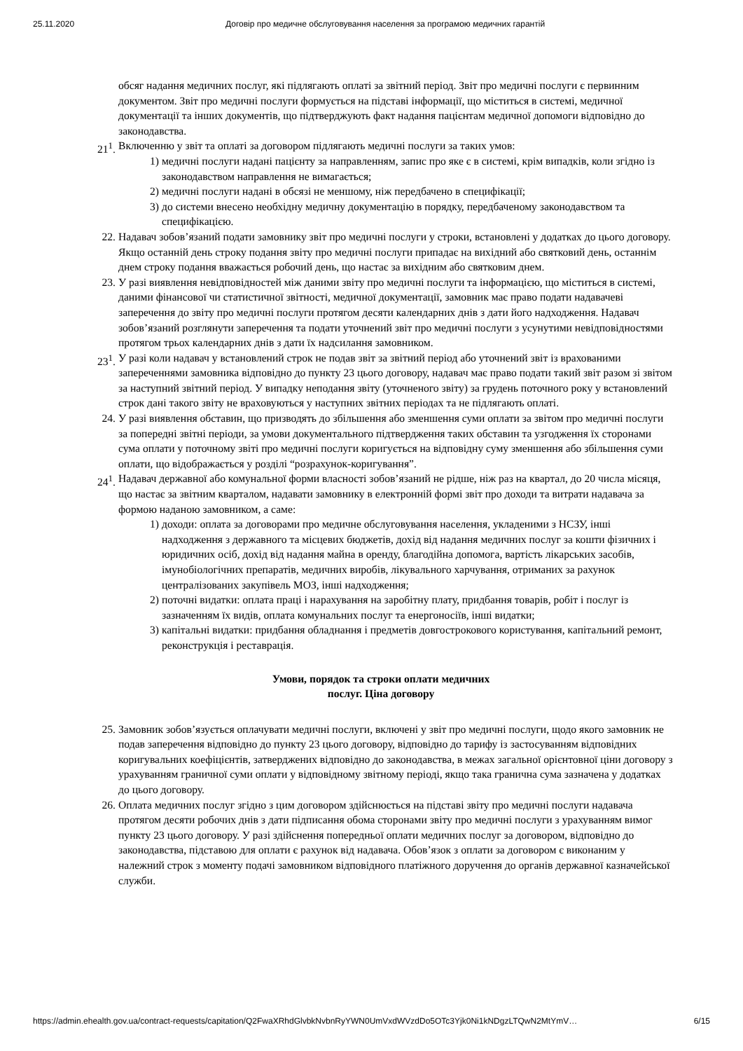25.11.2020 Договір про медичне обслуговування населення за програмою медичних гарантій
обсяг надання медичних послуг, які підлягають оплаті за звітний період. Звіт про медичні послуги є первинним документом. Звіт про медичні послуги формується на підставі інформації, що міститься в системі, медичної документації та інших документів, що підтверджують факт надання пацієнтам медичної допомоги відповідно до законодавства.
21<sup>1</sup>. Включенню у звіт та оплаті за договором підлягають медичні послуги за таких умов:
1) медичні послуги надані пацієнту за направленням, запис про яке є в системі, крім випадків, коли згідно із законодавством направлення не вимагається;
2) медичні послуги надані в обсязі не меншому, ніж передбачено в специфікації;
3) до системи внесено необхідну медичну документацію в порядку, передбаченому законодавством та специфікацією.
22. Надавач зобов’язаний подати замовнику звіт про медичні послуги у строки, встановлені у додатках до цього договору.
Якщо останній день строку подання звіту про медичні послуги припадає на вихідний або святковий день, останнім днем строку подання вважається робочий день, що настає за вихідним або святковим днем.
23. У разі виявлення невідповідностей між даними звіту про медичні послуги та інформацією, що міститься в системі, даними фінансової чи статистичної звітності, медичної документації, замовник має право подати надавачеві заперечення до звіту про медичні послуги протягом десяти календарних днів з дати його надходження. Надавач зобов’язаний розглянути заперечення та подати уточнений звіт про медичні послуги з усунутими невідповідностями протягом трьох календарних днів з дати їх надсилання замовником.
23<sup>1</sup>. У разі коли надавач у встановлений строк не подав звіт за звітний період або уточнений звіт із врахованими запереченнями замовника відповідно до пункту 23 цього договору, надавач має право подати такий звіт разом зі звітом за наступний звітний період. У випадку неподання звіту (уточненого звіту) за грудень поточного року у встановлений строк дані такого звіту не враховуються у наступних звітних періодах та не підлягають оплаті.
24. У разі виявлення обставин, що призводять до збільшення або зменшення суми оплати за звітом про медичні послуги за попередні звітні періоди, за умови документального підтвердження таких обставин та узгодження їх сторонами сума оплати у поточному звіті про медичні послуги коригується на відповідну суму зменшення або збільшення суми оплати, що відображається у розділі “розрахунок-коригування”.
24<sup>1</sup>. Надавач державної або комунальної форми власності зобов’язаний не рідше, ніж раз на квартал, до 20 числа місяця, що настає за звітним кварталом, надавати замовнику в електронній формі звіт про доходи та витрати надавача за формою наданою замовником, а саме:
1) доходи: оплата за договорами про медичне обслуговування населення, укладеними з НСЗУ, інші надходження з державного та місцевих бюджетів, дохід від надання медичних послуг за кошти фізичних і юридичних осіб, дохід від надання майна в оренду, благодійна допомога, вартість лікарських засобів, імунобіологічних препаратів, медичних виробів, лікувального харчування, отриманих за рахунок централізованих закупівель МОЗ, інші надходження;
2) поточні видатки: оплата праці і нарахування на заробітну плату, придбання товарів, робіт і послуг із зазначенням їх видів, оплата комунальних послуг та енергоносіїв, інші видатки;
3) капітальні видатки: придбання обладнання і предметів довгострокового користування, капітальний ремонт, реконструкція і реставрація.
Умови, порядок та строки оплати медичних
послуг. Ціна договору
25. Замовник зобов’язується оплачувати медичні послуги, включені у звіт про медичні послуги, щодо якого замовник не подав заперечення відповідно до пункту 23 цього договору, відповідно до тарифу із застосуванням відповідних коригувальних коефіцієнтів, затверджених відповідно до законодавства, в межах загальної орієнтовної ціни договору з урахуванням граничної суми оплати у відповідному звітному періоді, якщо така гранична сума зазначена у додатках до цього договору.
26. Оплата медичних послуг згідно з цим договором здійснюється на підставі звіту про медичні послуги надавача протягом десяти робочих днів з дати підписання обома сторонами звіту про медичні послуги з урахуванням вимог пункту 23 цього договору. У разі здійснення попередньої оплати медичних послуг за договором, відповідно до законодавства, підставою для оплати є рахунок від надавача. Обов’язок з оплати за договором є виконаним у належний строк з моменту подачі замовником відповідного платіжного доручення до органів державної казначейської служби.
https://admin.ehealth.gov.ua/contract-requests/capitation/Q2FwaXRhdGlvbkNvbnRyYWN0UmVxdWVzdDo5OTc3Yjk0Ni1kNDgzLTQwN2MtYmV… 6/15